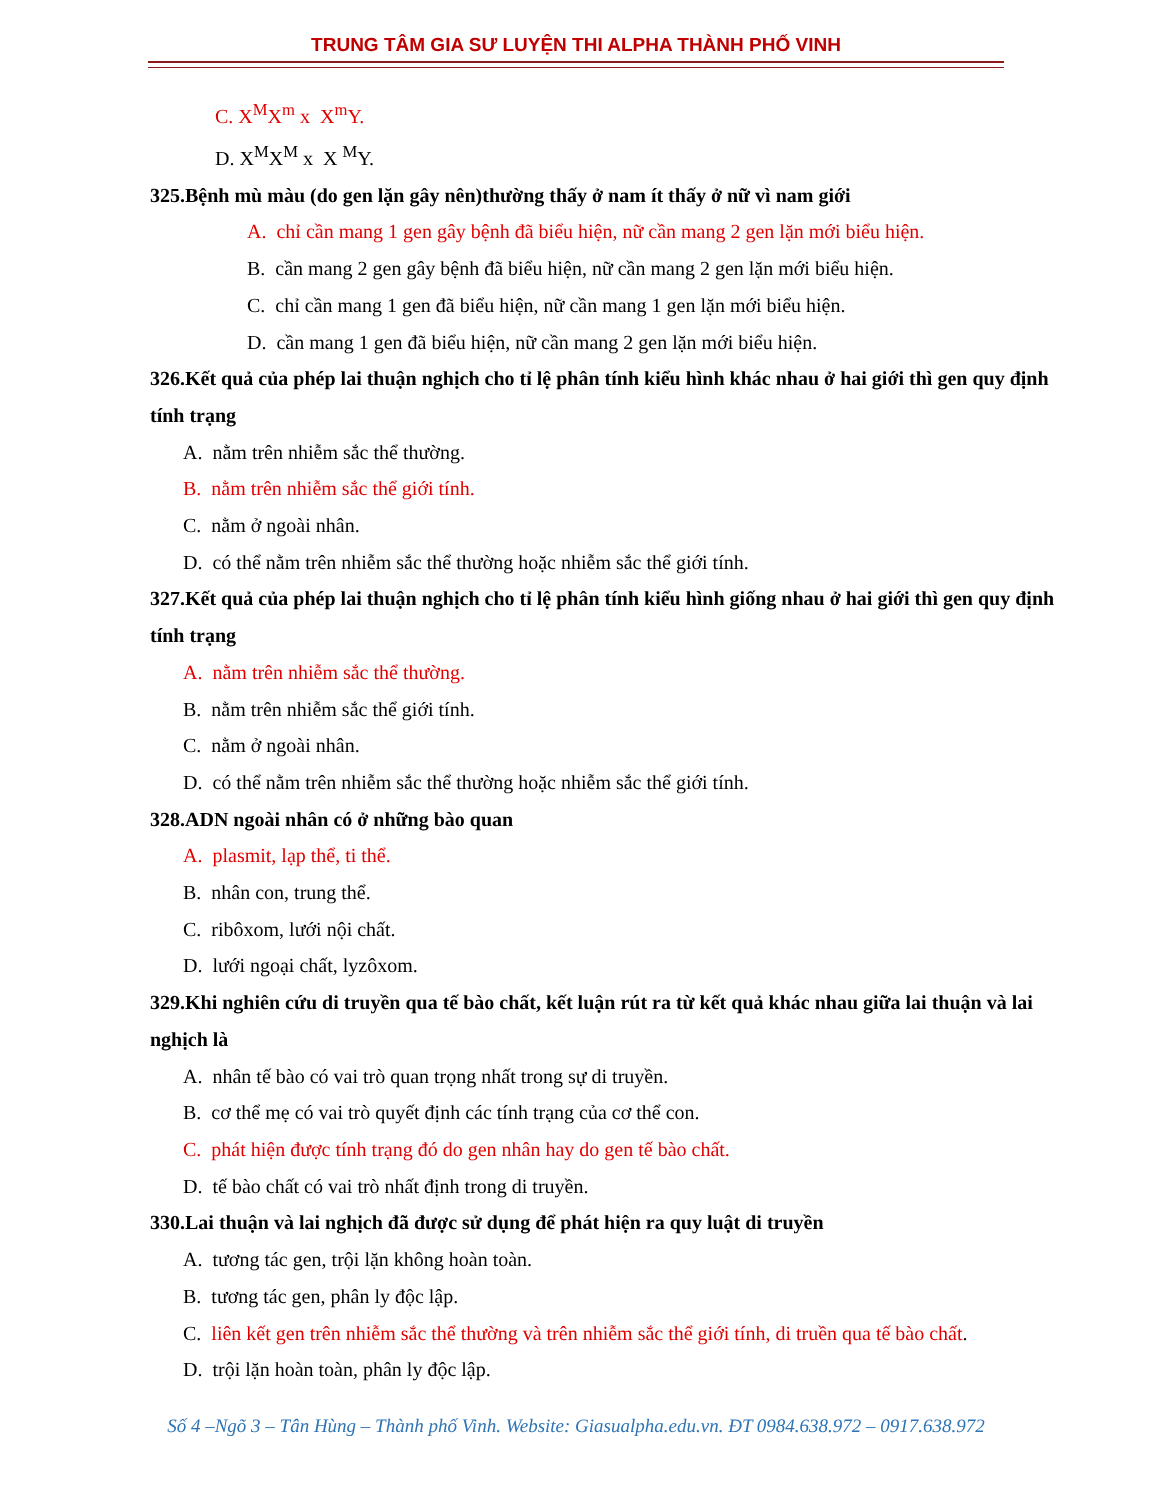TRUNG TÂM GIA SƯ LUYỆN THI ALPHA THÀNH PHỐ VINH
C. X<sup>M</sup>X<sup>m</sup> x X<sup>m</sup>Y.
D. X<sup>M</sup>X<sup>M</sup> x X <sup>M</sup>Y.
325.Bệnh mù màu (do gen lặn gây nên)thường thấy ở nam ít thấy ở nữ vì nam giới
A. chỉ cần mang 1 gen gây bệnh đã biểu hiện, nữ cần mang 2 gen lặn mới biểu hiện.
B. cần mang 2 gen gây bệnh đã biểu hiện, nữ cần mang 2 gen lặn mới biểu hiện.
C. chỉ cần mang 1 gen đã biểu hiện, nữ cần mang 1 gen lặn mới biểu hiện.
D. cần mang 1 gen đã biểu hiện, nữ cần mang 2 gen lặn mới biểu hiện.
326.Kết quả của phép lai thuận nghịch cho tỉ lệ phân tính kiểu hình khác nhau ở hai giới thì gen quy định tính trạng
A. nằm trên nhiễm sắc thể thường.
B. nằm trên nhiễm sắc thể giới tính.
C. nằm ở ngoài nhân.
D. có thể nằm trên nhiễm sắc thể thường hoặc nhiễm sắc thể giới tính.
327.Kết quả của phép lai thuận nghịch cho tỉ lệ phân tính kiểu hình giống nhau ở hai giới thì gen quy định tính trạng
A. nằm trên nhiễm sắc thể thường.
B. nằm trên nhiễm sắc thể giới tính.
C. nằm ở ngoài nhân.
D. có thể nằm trên nhiễm sắc thể thường hoặc nhiễm sắc thể giới tính.
328.ADN ngoài nhân có ở những bào quan
A. plasmit, lạp thể, ti thể.
B. nhân con, trung thể.
C. ribôxom, lưới nội chất.
D. lưới ngoại chất, lyzôxom.
329.Khi nghiên cứu di truyền qua tế bào chất, kết luận rút ra từ kết quả khác nhau giữa lai thuận và lai nghịch là
A. nhân tế bào có vai trò quan trọng nhất trong sự di truyền.
B. cơ thể mẹ có vai trò quyết định các tính trạng của cơ thể con.
C. phát hiện được tính trạng đó do gen nhân hay do gen tế bào chất.
D. tế bào chất có vai trò nhất định trong di truyền.
330.Lai thuận và lai nghịch đã được sử dụng để phát hiện ra quy luật di truyền
A. tương tác gen, trội lặn không hoàn toàn.
B. tương tác gen, phân ly độc lập.
C. liên kết gen trên nhiễm sắc thể thường và trên nhiễm sắc thể giới tính, di truền qua tế bào chất.
D. trội lặn hoàn toàn, phân ly độc lập.
Số 4 –Ngõ 3 – Tân Hùng – Thành phố Vinh. Website: Giasualpha.edu.vn. ĐT 0984.638.972 – 0917.638.972